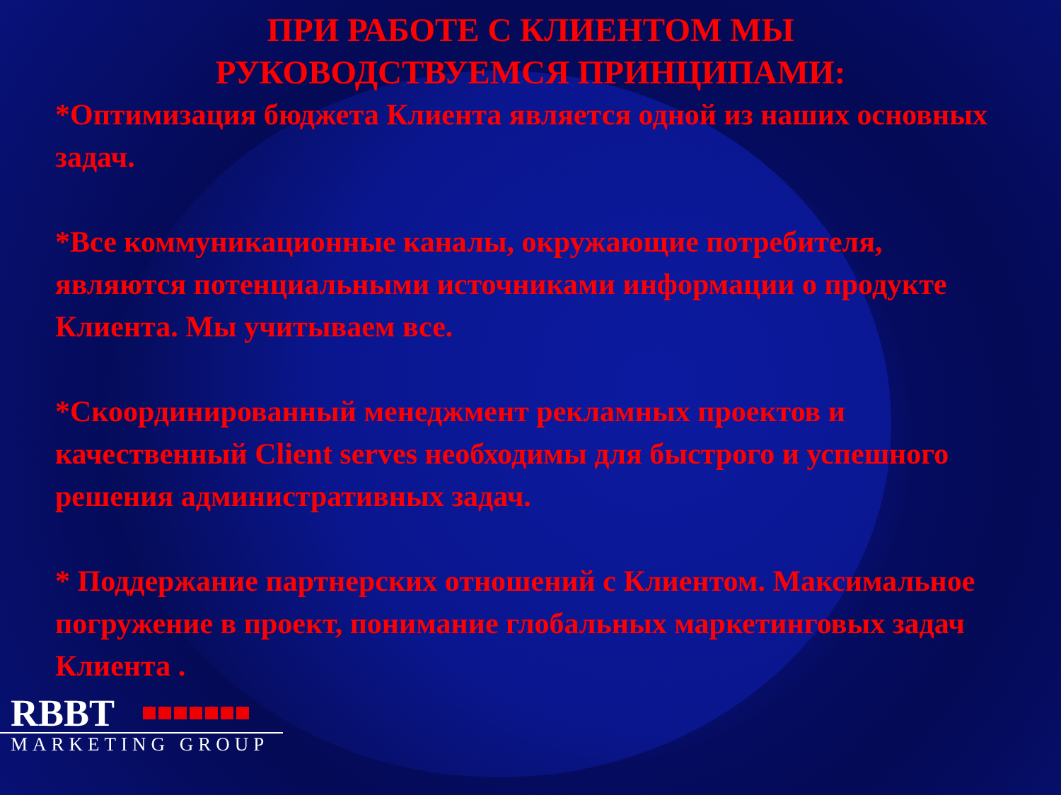ПРИ РАБОТЕ С КЛИЕНТОМ МЫ
РУКОВОДСТВУЕМСЯ ПРИНЦИПАМИ:
*Оптимизация бюджета Клиента является одной из наших основных задач.
*Все коммуникационные каналы, окружающие потребителя, являются потенциальными источниками информации о продукте Клиента. Мы учитываем все.
*Скоординированный менеджмент рекламных проектов и качественный Client serves необходимы для быстрого и успешного решения административных задач.
* Поддержание партнерских отношений с Клиентом. Максимальное погружение в проект, понимание глобальных маркетинговых задач Клиента .
RBBT
MARKETING GROUP